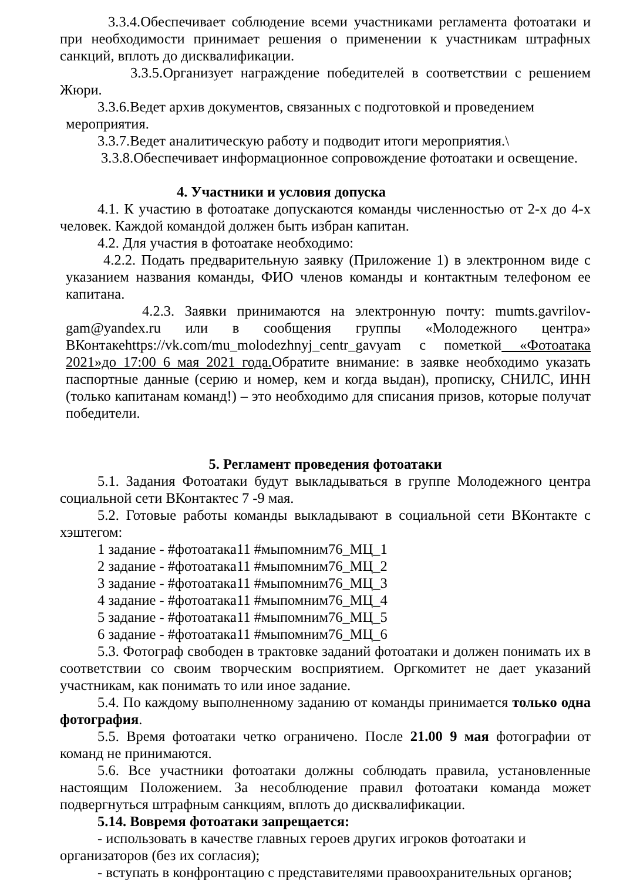3.3.4.Обеспечивает соблюдение всеми участниками регламента фотоатаки и при необходимости принимает решения о применении к участникам штрафных санкций, вплоть до дисквалификации.
3.3.5.Организует награждение победителей в соответствии с решением Жюри.
3.3.6.Ведет архив документов, связанных с подготовкой и проведением
мероприятия.
3.3.7.Ведет аналитическую работу и подводит итоги мероприятия.\
3.3.8.Обеспечивает информационное сопровождение фотоатаки и освещение.
4. Участники и условия допуска
4.1. К участию в фотоатаке допускаются команды численностью от 2-х до 4-х человек. Каждой командой должен быть избран капитан.
4.2. Для участия в фотоатаке необходимо:
4.2.2. Подать предварительную заявку (Приложение 1) в электронном виде с указанием названия команды, ФИО членов команды и контактным телефоном ее капитана.
4.2.3. Заявки принимаются на электронную почту: mumts.gavrilov-gam@yandex.ru или в сообщения группы «Молодежного центра» ВКонтакеhttps://vk.com/mu_molodezhnyj_centr_gavyam с пометкой «Фотоатака 2021»до 17:00 6 мая 2021 года. Обратите внимание: в заявке необходимо указать паспортные данные (серию и номер, кем и когда выдан), прописку, СНИЛС, ИНН (только капитанам команд!) – это необходимо для списания призов, которые получат победители.
5. Регламент проведения фотоатаки
5.1. Задания Фотоатаки будут выкладываться в группе Молодежного центра социальной сети ВКонтактес 7 -9 мая.
5.2. Готовые работы команды выкладывают в социальной сети ВКонтакте с хэштегом:
1 задание - #фотоатака11 #мыпомним76_МЦ_1
2 задание - #фотоатака11 #мыпомним76_МЦ_2
3 задание - #фотоатака11 #мыпомним76_МЦ_3
4 задание - #фотоатака11 #мыпомним76_МЦ_4
5 задание - #фотоатака11 #мыпомним76_МЦ_5
6 задание - #фотоатака11 #мыпомним76_МЦ_6
5.3. Фотограф свободен в трактовке заданий фотоатаки и должен понимать их в соответствии со своим творческим восприятием. Оргкомитет не дает указаний участникам, как понимать то или иное задание.
5.4. По каждому выполненному заданию от команды принимается только одна фотография.
5.5. Время фотоатаки четко ограничено. После 21.00 9 мая фотографии от команд не принимаются.
5.6. Все участники фотоатаки должны соблюдать правила, установленные настоящим Положением. За несоблюдение правил фотоатаки команда может подвергнуться штрафным санкциям, вплоть до дисквалификации.
5.14. Вовремя фотоатаки запрещается:
- использовать в качестве главных героев других игроков фотоатаки и организаторов (без их согласия);
- вступать в конфронтацию с представителями правоохранительных органов;